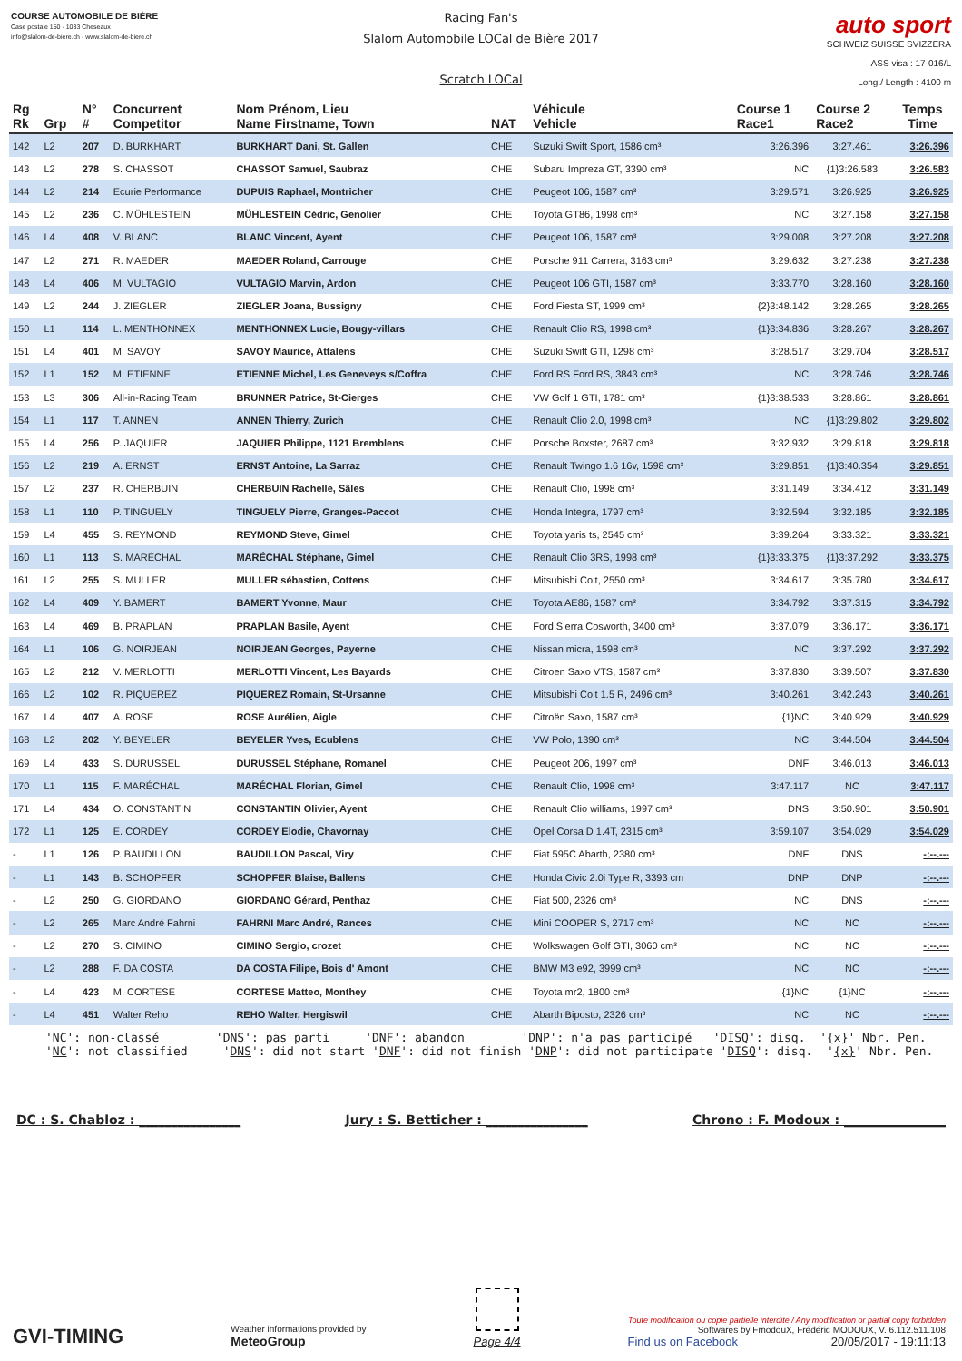COURSE AUTOMOBILE DE BIÈRE
Case postale 150 - 1033 Cheseaux
info@slalom-de-biere.ch - www.slalom-de-biere.ch
Racing Fan's
Slalom Automobile LOCal de Bière 2017
Scratch LOCal
auto sport
SCHWEIZ SUISSE SVIZZERA
ASS visa : 17-016/L
Long./ Length : 4100 m
| Rg Rk | Grp | N° # | Concurrent Competitor | Nom Prénom, Lieu Name Firstname, Town | NAT | Véhicule Vehicle | Course 1 Race1 | Course 2 Race2 | Temps Time |
| --- | --- | --- | --- | --- | --- | --- | --- | --- | --- |
| 142 | L2 | 207 | D. BURKHART | BURKHART Dani, St. Gallen | CHE | Suzuki Swift Sport, 1586 cm³ | 3:26.396 | 3:27.461 | 3:26.396 |
| 143 | L2 | 278 | S. CHASSOT | CHASSOT Samuel, Saubraz | CHE | Subaru Impreza GT, 3390 cm³ | NC | {1}3:26.583 | 3:26.583 |
| 144 | L2 | 214 | Ecurie Performance | DUPUIS Raphael, Montricher | CHE | Peugeot 106, 1587 cm³ | 3:29.571 | 3:26.925 | 3:26.925 |
| 145 | L2 | 236 | C. MÜHLESTEIN | MÜHLESTEIN Cédric, Genolier | CHE | Toyota GT86, 1998 cm³ | NC | 3:27.158 | 3:27.158 |
| 146 | L4 | 408 | V. BLANC | BLANC Vincent, Ayent | CHE | Peugeot 106, 1587 cm³ | 3:29.008 | 3:27.208 | 3:27.208 |
| 147 | L2 | 271 | R. MAEDER | MAEDER Roland, Carrouge | CHE | Porsche 911 Carrera, 3163 cm³ | 3:29.632 | 3:27.238 | 3:27.238 |
| 148 | L4 | 406 | M. VULTAGIO | VULTAGIO Marvin, Ardon | CHE | Peugeot 106 GTI, 1587 cm³ | 3:33.770 | 3:28.160 | 3:28.160 |
| 149 | L2 | 244 | J. ZIEGLER | ZIEGLER Joana, Bussigny | CHE | Ford Fiesta ST, 1999 cm³ | {2}3:48.142 | 3:28.265 | 3:28.265 |
| 150 | L1 | 114 | L. MENTHONNEX | MENTHONNEX Lucie, Bougy-villars | CHE | Renault Clio RS, 1998 cm³ | {1}3:34.836 | 3:28.267 | 3:28.267 |
| 151 | L4 | 401 | M. SAVOY | SAVOY Maurice, Attalens | CHE | Suzuki Swift GTI, 1298 cm³ | 3:28.517 | 3:29.704 | 3:28.517 |
| 152 | L1 | 152 | M. ETIENNE | ETIENNE Michel, Les Geneveys s/Coffra | CHE | Ford RS Ford RS, 3843 cm³ | NC | 3:28.746 | 3:28.746 |
| 153 | L3 | 306 | All-in-Racing Team | BRUNNER Patrice, St-Cierges | CHE | VW Golf 1 GTI, 1781 cm³ | {1}3:38.533 | 3:28.861 | 3:28.861 |
| 154 | L1 | 117 | T. ANNEN | ANNEN Thierry, Zurich | CHE | Renault Clio 2.0, 1998 cm³ | NC | {1}3:29.802 | 3:29.802 |
| 155 | L4 | 256 | P. JAQUIER | JAQUIER Philippe, 1121 Bremblens | CHE | Porsche Boxster, 2687 cm³ | 3:32.932 | 3:29.818 | 3:29.818 |
| 156 | L2 | 219 | A. ERNST | ERNST Antoine, La Sarraz | CHE | Renault Twingo 1.6 16v, 1598 cm³ | 3:29.851 | {1}3:40.354 | 3:29.851 |
| 157 | L2 | 237 | R. CHERBUIN | CHERBUIN Rachelle, Sâles | CHE | Renault Clio, 1998 cm³ | 3:31.149 | 3:34.412 | 3:31.149 |
| 158 | L1 | 110 | P. TINGUELY | TINGUELY Pierre, Granges-Paccot | CHE | Honda Integra, 1797 cm³ | 3:32.594 | 3:32.185 | 3:32.185 |
| 159 | L4 | 455 | S. REYMOND | REYMOND Steve, Gimel | CHE | Toyota yaris ts, 2545 cm³ | 3:39.264 | 3:33.321 | 3:33.321 |
| 160 | L1 | 113 | S. MARÉCHAL | MARÉCHAL Stéphane, Gimel | CHE | Renault Clio 3RS, 1998 cm³ | {1}3:33.375 | {1}3:37.292 | 3:33.375 |
| 161 | L2 | 255 | S. MULLER | MULLER sébastien, Cottens | CHE | Mitsubishi Colt, 2550 cm³ | 3:34.617 | 3:35.780 | 3:34.617 |
| 162 | L4 | 409 | Y. BAMERT | BAMERT Yvonne, Maur | CHE | Toyota AE86, 1587 cm³ | 3:34.792 | 3:37.315 | 3:34.792 |
| 163 | L4 | 469 | B. PRAPLAN | PRAPLAN Basile, Ayent | CHE | Ford Sierra Cosworth, 3400 cm³ | 3:37.079 | 3:36.171 | 3:36.171 |
| 164 | L1 | 106 | G. NOIRJEAN | NOIRJEAN Georges, Payerne | CHE | Nissan micra, 1598 cm³ | NC | 3:37.292 | 3:37.292 |
| 165 | L2 | 212 | V. MERLOTTI | MERLOTTI Vincent, Les Bayards | CHE | Citroen Saxo VTS, 1587 cm³ | 3:37.830 | 3:39.507 | 3:37.830 |
| 166 | L2 | 102 | R. PIQUEREZ | PIQUEREZ Romain, St-Ursanne | CHE | Mitsubishi Colt 1.5 R, 2496 cm³ | 3:40.261 | 3:42.243 | 3:40.261 |
| 167 | L4 | 407 | A. ROSE | ROSE Aurélien, Aigle | CHE | Citroën Saxo, 1587 cm³ | {1}NC | 3:40.929 | 3:40.929 |
| 168 | L2 | 202 | Y. BEYELER | BEYELER Yves, Ecublens | CHE | VW Polo, 1390 cm³ | NC | 3:44.504 | 3:44.504 |
| 169 | L4 | 433 | S. DURUSSEL | DURUSSEL Stéphane, Romanel | CHE | Peugeot 206, 1997 cm³ | DNF | 3:46.013 | 3:46.013 |
| 170 | L1 | 115 | F. MARÉCHAL | MARÉCHAL Florian, Gimel | CHE | Renault Clio, 1998 cm³ | 3:47.117 | NC | 3:47.117 |
| 171 | L4 | 434 | O. CONSTANTIN | CONSTANTIN Olivier, Ayent | CHE | Renault Clio williams, 1997 cm³ | DNS | 3:50.901 | 3:50.901 |
| 172 | L1 | 125 | E. CORDEY | CORDEY Elodie, Chavornay | CHE | Opel Corsa D 1.4T, 2315 cm³ | 3:59.107 | 3:54.029 | 3:54.029 |
| - | L1 | 126 | P. BAUDILLON | BAUDILLON Pascal, Viry | CHE | Fiat 595C Abarth, 2380 cm³ | DNF | DNS | -:--.--- |
| - | L1 | 143 | B. SCHOPFER | SCHOPFER Blaise, Ballens | CHE | Honda Civic 2.0i Type R, 3393 cm | DNP | DNP | -:--.--- |
| - | L2 | 250 | G. GIORDANO | GIORDANO Gérard, Penthaz | CHE | Fiat 500, 2326 cm³ | NC | DNS | -:--.--- |
| - | L2 | 265 | Marc André Fahrni | FAHRNI Marc André, Rances | CHE | Mini COOPER S, 2717 cm³ | NC | NC | -:--.--- |
| - | L2 | 270 | S. CIMINO | CIMINO Sergio, crozet | CHE | Wolkswagen Golf GTI, 3060 cm³ | NC | NC | -:--.--- |
| - | L2 | 288 | F. DA COSTA | DA COSTA Filipe, Bois d' Amont | CHE | BMW M3 e92, 3999 cm³ | NC | NC | -:--.--- |
| - | L4 | 423 | M. CORTESE | CORTESE Matteo, Monthey | CHE | Toyota mr2, 1800 cm³ | {1}NC | {1}NC | -:--.--- |
| - | L4 | 451 | Walter Reho | REHO Walter, Hergiswil | CHE | Abarth Biposto, 2326 cm³ | NC | NC | -:--.--- |
'NC': non-classé 'DNS': pas parti 'DNF': abandon 'DNP': n'a pas participé 'DISQ': disq. '{x}' Nbr. Pen. 'NC': not classified 'DNS': did not start 'DNF': did not finish 'DNP': did not participate 'DISQ': disq. '{x}' Nbr. Pen.
DC : S. Chabloz : ________________ Jury : S. Betticher : ________________ Chrono : F. Modoux : ________________
GVI-TIMING
Weather informations provided by
MeteoGroup
Page 4/4
Toute modification ou copie partielle interdite / Any modification or partial copy forbidden
Softwares by FmodouX, Frédéric MODOUX, V. 6.112.511.108
Find us on Facebook 20/05/2017 - 19:11:13